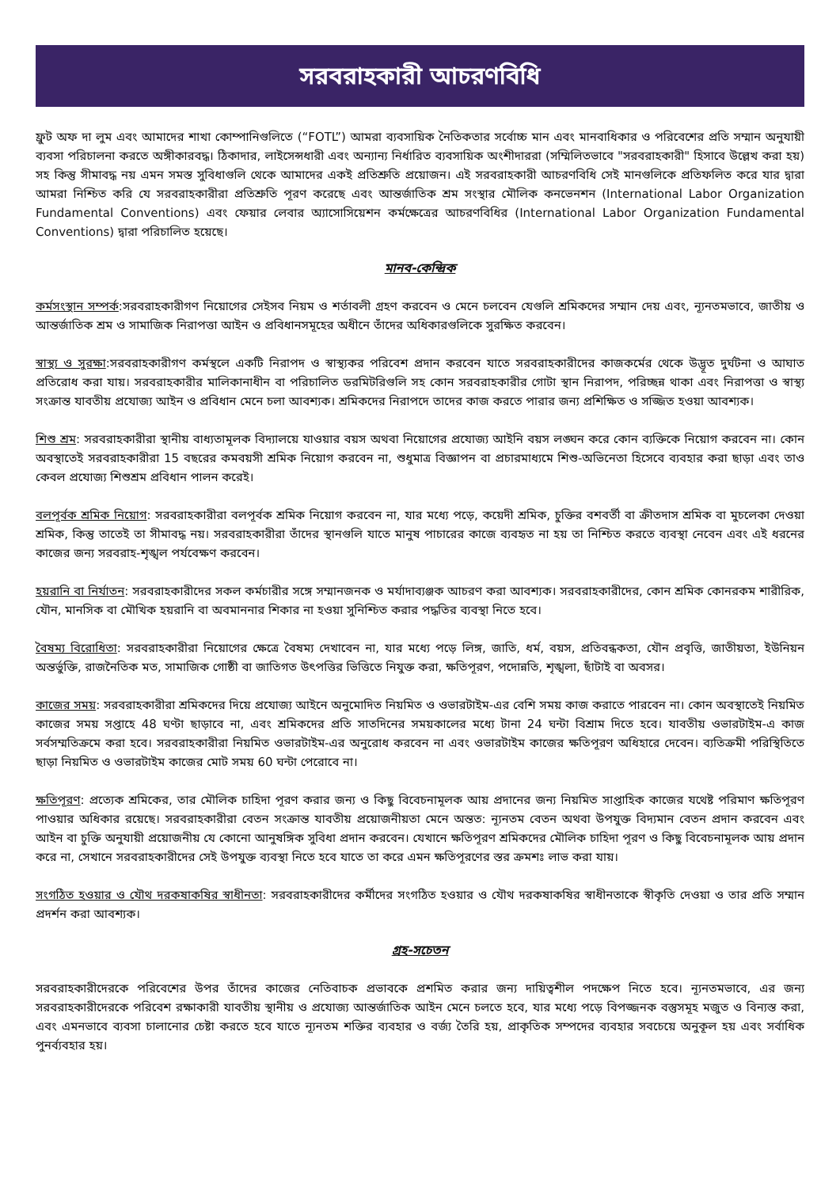সরবরাহকারী আচরণবিধি
ফ্রুট অফ দা লুম এবং আমাদের শাখা কোম্পানিগুলিতে (“FOTL”) আমরা ব্যবসায়িক নৈতিকতার সর্বোচ্চ মান এবং মানবাধিকার ও পরিবেশের প্রতি সম্মান অনুযায়ী ব্যবসা পরিচালনা করতে অঙ্গীকারবদ্ধ। ঠিকাদার, লাইসেন্সধারী এবং অন্যান্য নির্ধারিত ব্যবসায়িক অংশীদাররা (সম্মিলিতভাবে "সরবরাহকারী" হিসাবে উল্লেখ করা হয়) সহ কিন্তু সীমাবদ্ধ নয় এমন সমস্ত সুবিধাগুলি থেকে আমাদের একই প্রতিশ্রুতি প্রয়োজন। এই সরবরাহকারী আচরণবিধি সেই মানগুলিকে প্রতিফলিত করে যার দ্বারা আমরা নিশ্চিত করি যে সরবরাহকারীরা প্রতিশ্রুতি পূরণ করেছে এবং আন্তর্জাতিক শ্রম সংস্থার মৌলিক কনভেনশন (International Labor Organization Fundamental Conventions) এবং ফেয়ার লেবার অ্যাসোসিয়েশন কর্মক্ষেত্রের আচরণবিধির (International Labor Organization Fundamental Conventions) দ্বারা পরিচালিত হয়েছে।
মানব-কেন্দ্রিক
কর্মসংস্থান সম্পর্ক:সরবরাহকারীগণ নিয়োগের সেইসব নিয়ম ও শর্তাবলী গ্রহণ করবেন ও মেনে চলবেন যেগুলি শ্রমিকদের সম্মান দেয় এবং, ন্যূনতমভাবে, জাতীয় ও আন্তর্জাতিক শ্রম ও সামাজিক নিরাপত্তা আইন ও প্রবিধানসমূহের অধীনে তাঁদের অধিকারগুলিকে সুরক্ষিত করবেন।
স্বাস্থ্য ও সুরক্ষা:সরবরাহকারীগণ কর্মস্থলে একটি নিরাপদ ও স্বাস্থ্যকর পরিবেশ প্রদান করবেন যাতে সরবরাহকারীদের কাজকর্মের থেকে উদ্ভূত দুর্ঘটনা ও আঘাত প্রতিরোধ করা যায়। সরবরাহকারীর মালিকানাধীন বা পরিচালিত ডরমিটরিগুলি সহ কোন সরবরাহকারীর গোটা স্থান নিরাপদ, পরিচ্ছন্ন থাকা এবং নিরাপত্তা ও স্বাস্থ্য সংক্রান্ত যাবতীয় প্রযোজ্য আইন ও প্রবিধান মেনে চলা আবশ্যক। শ্রমিকদের নিরাপদে তাদের কাজ করতে পারার জন্য প্রশিক্ষিত ও সজ্জিত হওয়া আবশ্যক।
শিশু শ্রম: সরবরাহকারীরা স্থানীয় বাধ্যতামূলক বিদ্যালয়ে যাওয়ার বয়স অথবা নিয়োগের প্রযোজ্য আইনি বয়স লঙ্ঘন করে কোন ব্যক্তিকে নিয়োগ করবেন না। কোন অবস্থাতেই সরবরাহকারীরা 15 বছরের কমবয়সী শ্রমিক নিয়োগ করবেন না, শুধুমাত্র বিজ্ঞাপন বা প্রচারমাধ্যমে শিশু-অভিনেতা হিসেবে ব্যবহার করা ছাড়া এবং তাও কেবল প্রযোজ্য শিশুশ্রম প্রবিধান পালন করেই।
বলপূর্বক শ্রমিক নিয়োগ: সরবরাহকারীরা বলপূর্বক শ্রমিক নিয়োগ করবেন না, যার মধ্যে পড়ে, কয়েদী শ্রমিক, চুক্তির বশবর্তী বা ক্রীতদাস শ্রমিক বা মুচলেকা দেওয়া শ্রমিক, কিন্তু তাতেই তা সীমাবদ্ধ নয়। সরবরাহকারীরা তাঁদের স্থানগুলি যাতে মানুষ পাচারের কাজে ব্যবহৃত না হয় তা নিশ্চিত করতে ব্যবস্থা নেবেন এবং এই ধরনের কাজের জন্য সরবরাহ-শৃঙ্খল পর্যবেক্ষণ করবেন।
হয়রানি বা নির্যাতন: সরবরাহকারীদের সকল কর্মচারীর সঙ্গে সম্মানজনক ও মর্যাদাব্যঞ্জক আচরণ করা আবশ্যক। সরবরাহকারীদের, কোন শ্রমিক কোনরকম শারীরিক, যৌন, মানসিক বা মৌখিক হয়রানি বা অবমাননার শিকার না হওয়া সুনিশ্চিত করার পদ্ধতির ব্যবস্থা নিতে হবে।
বৈষম্য বিরোধিতা: সরবরাহকারীরা নিয়োগের ক্ষেত্রে বৈষম্য দেখাবেন না, যার মধ্যে পড়ে লিঙ্গ, জাতি, ধর্ম, বয়স, প্রতিবন্ধকতা, যৌন প্রবৃত্তি, জাতীয়তা, ইউনিয়ন অন্তর্ভুক্তি, রাজনৈতিক মত, সামাজিক গোষ্ঠী বা জাতিগত উৎপত্তির ভিত্তিতে নিযুক্ত করা, ক্ষতিপূরণ, পদোন্নতি, শৃঙ্খলা, ছাঁটাই বা অবসর।
কাজের সময়: সরবরাহকারীরা শ্রমিকদের দিয়ে প্রযোজ্য আইনে অনুমোদিত নিয়মিত ও ওভারটাইম-এর বেশি সময় কাজ করাতে পারবেন না। কোন অবস্থাতেই নিয়মিত কাজের সময় সপ্তাহে 48 ঘণ্টা ছাড়াবে না, এবং শ্রমিকদের প্রতি সাতদিনের সময়কালের মধ্যে টানা 24 ঘন্টা বিশ্রাম দিতে হবে। যাবতীয় ওভারটাইম-এ কাজ সর্বসম্মতিক্রমে করা হবে। সরবরাহকারীরা নিয়মিত ওভারটাইম-এর অনুরোধ করবেন না এবং ওভারটাইম কাজের ক্ষতিপূরণ অধিহারে দেবেন। ব্যতিক্রমী পরিস্থিতিতে ছাড়া নিয়মিত ও ওভারটাইম কাজের মোট সময় 60 ঘন্টা পেরোবে না।
ক্ষতিপূরণ: প্রত্যেক শ্রমিকের, তার মৌলিক চাহিদা পূরণ করার জন্য ও কিছু বিবেচনামূলক আয় প্রদানের জন্য নিয়মিত সাপ্তাহিক কাজের যথেষ্ট পরিমাণ ক্ষতিপূরণ পাওয়ার অধিকার রয়েছে। সরবরাহকারীরা বেতন সংক্রান্ত যাবতীয় প্রয়োজনীয়তা মেনে অন্তত: ন্যূনতম বেতন অথবা উপযুক্ত বিদ্যমান বেতন প্রদান করবেন এবং আইন বা চুক্তি অনুযায়ী প্রয়োজনীয় যে কোনো আনুষঙ্গিক সুবিধা প্রদান করবেন। যেখানে ক্ষতিপূরণ শ্রমিকদের মৌলিক চাহিদা পূরণ ও কিছু বিবেচনামূলক আয় প্রদান করে না, সেখানে সরবরাহকারীদের সেই উপযুক্ত ব্যবস্থা নিতে হবে যাতে তা করে এমন ক্ষতিপূরণের স্তর ক্রমশঃ লাভ করা যায়।
সংগঠিত হওয়ার ও যৌথ দরকষাকষির স্বাধীনতা: সরবরাহকারীদের কর্মীদের সংগঠিত হওয়ার ও যৌথ দরকষাকষির স্বাধীনতাকে স্বীকৃতি দেওয়া ও তার প্রতি সম্মান প্রদর্শন করা আবশ্যক।
গ্রহ-সচেতন
সরবরাহকারীদেরকে পরিবেশের উপর তাঁদের কাজের নেতিবাচক প্রভাবকে প্রশমিত করার জন্য দায়িত্বশীল পদক্ষেপ নিতে হবে। ন্যূনতমভাবে, এর জন্য সরবরাহকারীদেরকে পরিবেশ রক্ষাকারী যাবতীয় স্থানীয় ও প্রযোজ্য আন্তর্জাতিক আইন মেনে চলতে হবে, যার মধ্যে পড়ে বিপজ্জনক বস্তুসমূহ মজুত ও বিন্যস্ত করা, এবং এমনভাবে ব্যবসা চালানোর চেষ্টা করতে হবে যাতে ন্যূনতম শক্তির ব্যবহার ও বর্জ্য তৈরি হয়, প্রাকৃতিক সম্পদের ব্যবহার সবচেয়ে অনুকূল হয় এবং সর্বাধিক পুনর্ব্যবহার হয়।